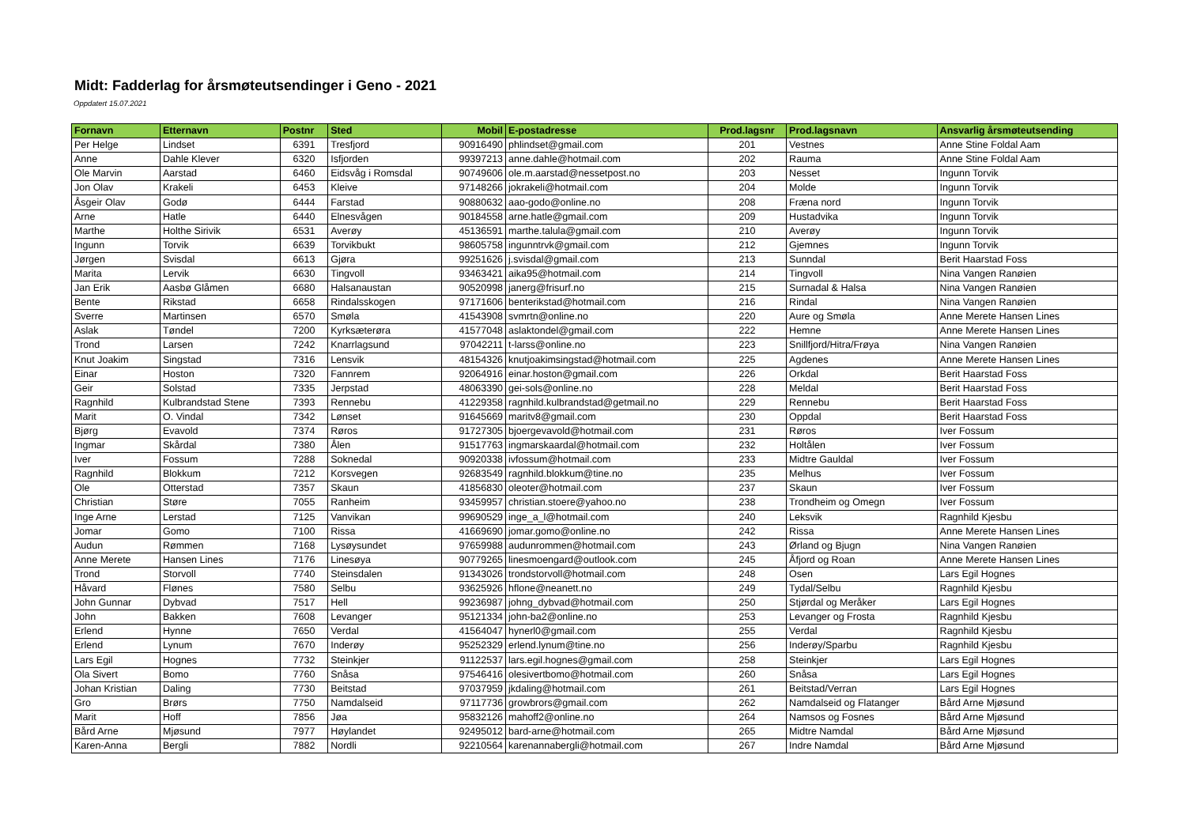Midt: Fadderlag for årsmøteutsendinger i Geno - 2021
Oppdatert 15.07.2021
| Fornavn | Etternavn | Postnr | Sted | Mobil | E-postadresse | Prod.lagsnr | Prod.lagsnavn | Ansvarlig årsmøteutsending |
| --- | --- | --- | --- | --- | --- | --- | --- | --- |
| Per Helge | Lindset | 6391 | Tresfjord | 90916490 | phlindset@gmail.com | 201 | Vestnes | Anne Stine Foldal Aam |
| Anne | Dahle Klever | 6320 | Isfjorden | 99397213 | anne.dahle@hotmail.com | 202 | Rauma | Anne Stine Foldal Aam |
| Ole Marvin | Aarstad | 6460 | Eidsvåg i Romsdal | 90749606 | ole.m.aarstad@nessetpost.no | 203 | Nesset | Ingunn Torvik |
| Jon Olav | Krakeli | 6453 | Kleive | 97148266 | jokrakeli@hotmail.com | 204 | Molde | Ingunn Torvik |
| Åsgeir Olav | Godø | 6444 | Farstad | 90880632 | aao-godo@online.no | 208 | Fræna nord | Ingunn Torvik |
| Arne | Hatle | 6440 | Elnesvågen | 90184558 | arne.hatle@gmail.com | 209 | Hustadvika | Ingunn Torvik |
| Marthe | Holthe Sirivik | 6531 | Averøy | 45136591 | marthe.talula@gmail.com | 210 | Averøy | Ingunn Torvik |
| Ingunn | Torvik | 6639 | Torvikbukt | 98605758 | ingunntrvk@gmail.com | 212 | Gjemnes | Ingunn Torvik |
| Jørgen | Svisdal | 6613 | Gjøra | 99251626 | j.svisdal@gmail.com | 213 | Sunndal | Berit Haarstad Foss |
| Marita | Lervik | 6630 | Tingvoll | 93463421 | aika95@hotmail.com | 214 | Tingvoll | Nina Vangen Ranøien |
| Jan Erik | Aasbø Glåmen | 6680 | Halsanaustan | 90520998 | janerg@frisurf.no | 215 | Surnadal & Halsa | Nina Vangen Ranøien |
| Bente | Rikstad | 6658 | Rindalsskogen | 97171606 | benterikstad@hotmail.com | 216 | Rindal | Nina Vangen Ranøien |
| Sverre | Martinsen | 6570 | Smøla | 41543908 | svmrtn@online.no | 220 | Aure og Smøla | Anne Merete Hansen Lines |
| Aslak | Tøndel | 7200 | Kyrksæterøra | 41577048 | aslaktondel@gmail.com | 222 | Hemne | Anne Merete Hansen Lines |
| Trond | Larsen | 7242 | Knarrlagsund | 97042211 | t-larss@online.no | 223 | Snillfjord/Hitra/Frøya | Nina Vangen Ranøien |
| Knut Joakim | Singstad | 7316 | Lensvik | 48154326 | knutjoakimsingstad@hotmail.com | 225 | Agdenes | Anne Merete Hansen Lines |
| Einar | Hoston | 7320 | Fannrem | 92064916 | einar.hoston@gmail.com | 226 | Orkdal | Berit Haarstad Foss |
| Geir | Solstad | 7335 | Jerpstad | 48063390 | gei-sols@online.no | 228 | Meldal | Berit Haarstad Foss |
| Ragnhild | Kulbrandstad Stene | 7393 | Rennebu | 41229358 | ragnhild.kulbrandstad@getmail.no | 229 | Rennebu | Berit Haarstad Foss |
| Marit | O. Vindal | 7342 | Lønset | 91645669 | maritv8@gmail.com | 230 | Oppdal | Berit Haarstad Foss |
| Bjørg | Evavold | 7374 | Røros | 91727305 | bjoergevavold@hotmail.com | 231 | Røros | Iver Fossum |
| Ingmar | Skårdal | 7380 | Ålen | 91517763 | ingmarskaardal@hotmail.com | 232 | Holtålen | Iver Fossum |
| Iver | Fossum | 7288 | Soknedal | 90920338 | ivfossum@hotmail.com | 233 | Midtre Gauldal | Iver Fossum |
| Ragnhild | Blokkum | 7212 | Korsvegen | 92683549 | ragnhild.blokkum@tine.no | 235 | Melhus | Iver Fossum |
| Ole | Otterstad | 7357 | Skaun | 41856830 | oleoter@hotmail.com | 237 | Skaun | Iver Fossum |
| Christian | Støre | 7055 | Ranheim | 93459957 | christian.stoere@yahoo.no | 238 | Trondheim og Omegn | Iver Fossum |
| Inge Arne | Lerstad | 7125 | Vanvikan | 99690529 | inge_a_l@hotmail.com | 240 | Leksvik | Ragnhild Kjesbu |
| Jomar | Gomo | 7100 | Rissa | 41669690 | jomar.gomo@online.no | 242 | Rissa | Anne Merete Hansen Lines |
| Audun | Rømmen | 7168 | Lysøysundet | 97659988 | audunrommen@hotmail.com | 243 | Ørland og Bjugn | Nina Vangen Ranøien |
| Anne Merete | Hansen Lines | 7176 | Linesøya | 90779265 | linesmoengard@outlook.com | 245 | Åfjord og Roan | Anne Merete Hansen Lines |
| Trond | Storvoll | 7740 | Steinsdalen | 91343026 | trondstorvoll@hotmail.com | 248 | Osen | Lars Egil Hognes |
| Håvard | Flønes | 7580 | Selbu | 93625926 | hflone@neanett.no | 249 | Tydal/Selbu | Ragnhild Kjesbu |
| John Gunnar | Dybvad | 7517 | Hell | 99236987 | johng_dybvad@hotmail.com | 250 | Stjørdal og Meråker | Lars Egil Hognes |
| John | Bakken | 7608 | Levanger | 95121334 | john-ba2@online.no | 253 | Levanger og Frosta | Ragnhild Kjesbu |
| Erlend | Hynne | 7650 | Verdal | 41564047 | hynerl0@gmail.com | 255 | Verdal | Ragnhild Kjesbu |
| Erlend | Lynum | 7670 | Inderøy | 95252329 | erlend.lynum@tine.no | 256 | Inderøy/Sparbu | Ragnhild Kjesbu |
| Lars Egil | Hognes | 7732 | Steinkjer | 91122537 | lars.egil.hognes@gmail.com | 258 | Steinkjer | Lars Egil Hognes |
| Ola Sivert | Bomo | 7760 | Snåsa | 97546416 | olesivertbomo@hotmail.com | 260 | Snåsa | Lars Egil Hognes |
| Johan Kristian | Daling | 7730 | Beitstad | 97037959 | jkdaling@hotmail.com | 261 | Beitstad/Verran | Lars Egil Hognes |
| Gro | Brørs | 7750 | Namdalseid | 97117736 | growbrors@gmail.com | 262 | Namdalseid og Flatanger | Bård Arne Mjøsund |
| Marit | Hoff | 7856 | Jøa | 95832126 | mahoff2@online.no | 264 | Namsos og Fosnes | Bård Arne Mjøsund |
| Bård Arne | Mjøsund | 7977 | Høylandet | 92495012 | bard-arne@hotmail.com | 265 | Midtre Namdal | Bård Arne Mjøsund |
| Karen-Anna | Bergli | 7882 | Nordli | 92210564 | karenannabergli@hotmail.com | 267 | Indre Namdal | Bård Arne Mjøsund |